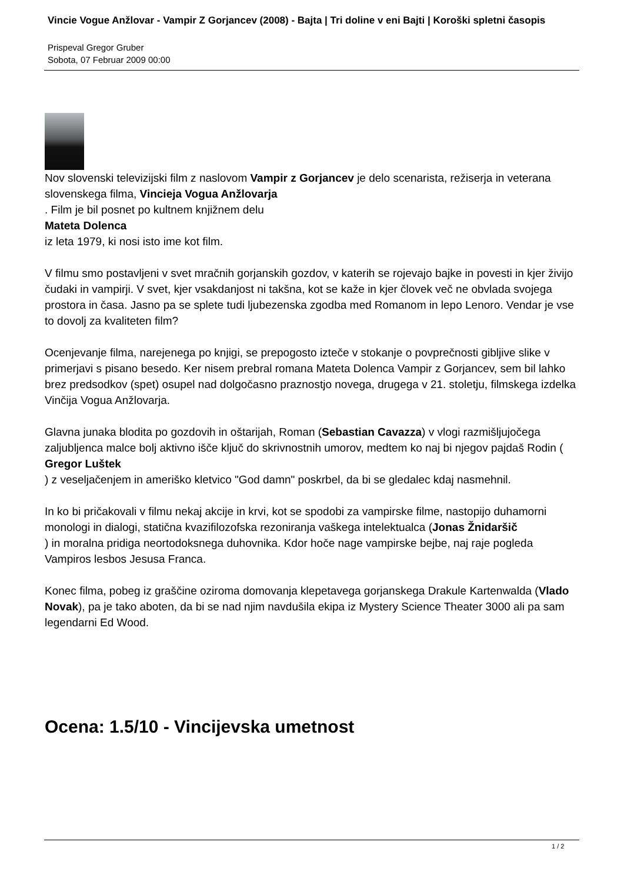Vincie Vogue Anžlovar - Vampir Z Gorjancev (2008) - Bajta | Tri doline v eni Bajti | Koroški spletni časopis
Prispeval Gregor Gruber
Sobota, 07 Februar 2009 00:00
Nov slovenski televizijski film z naslovom Vampir z Gorjancev je delo scenarista, režiserja in veterana slovenskega filma, Vincieja Vogua Anžlovarja
. Film je bil posnet po kultnem knjižnem delu
Mateta Dolenca
iz leta 1979, ki nosi isto ime kot film.
V filmu smo postavljeni v svet mračnih gorjanskih gozdov, v katerih se rojevajo bajke in povesti in kjer živijo čudaki in vampirji. V svet, kjer vsakdanjost ni takšna, kot se kaže in kjer človek več ne obvlada svojega prostora in časa. Jasno pa se splete tudi ljubezenska zgodba med Romanom in lepo Lenoro. Vendar je vse to dovolj za kvaliteten film?
Ocenjevanje filma, narejenega po knjigi, se prepogosto izteče v stokanje o povprečnosti gibljive slike v primerjavi s pisano besedo. Ker nisem prebral romana Mateta Dolenca Vampir z Gorjancev, sem bil lahko brez predsodkov (spet) osupel nad dolgočasno praznostjo novega, drugega v 21. stoletju, filmskega izdelka Vinčija Vogua Anžlovarja.
Glavna junaka blodita po gozdovih in oštarijah, Roman (Sebastian Cavazza) v vlogi razmišljujočega zaljubljenca malce bolj aktivno išče ključ do skrivnostnih umorov, medtem ko naj bi njegov pajdaš Rodin (
Gregor Luštek
) z veseljačenjem in ameriško kletvico "God damn" poskrbel, da bi se gledalec kdaj nasmehnil.
In ko bi pričakovali v filmu nekaj akcije in krvi, kot se spodobi za vampirske filme, nastopijo duhamorni monologi in dialogi, statična kvazifilozofska rezoniranja vaškega intelektualca (Jonas Žnidaršič
) in moralna pridiga neortodoksnega duhovnika. Kdor hoče nage vampirske bejbe, naj raje pogleda Vampiros lesbos Jesusa Franca.
Konec filma, pobeg iz graščine oziroma domovanja klepetavega gorjanskega Drakule Kartenwalda (Vlado Novak), pa je tako aboten, da bi se nad njim navdušila ekipa iz Mystery Science Theater 3000 ali pa sam legendarni Ed Wood.
Ocena: 1.5/10 - Vincijevska umetnost
1 / 2